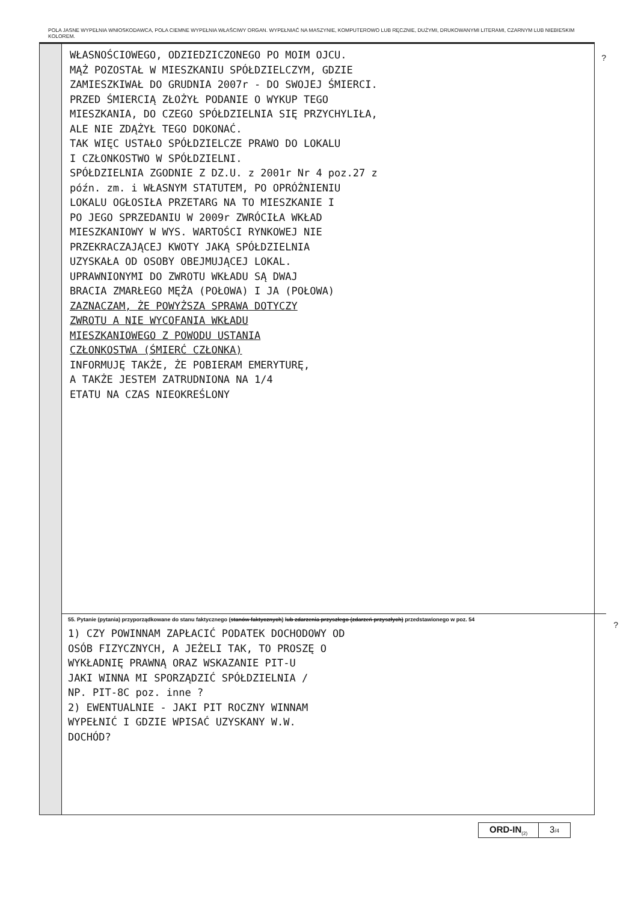POLA JASNE WYPEŁNIA WNIOSKODAWCA, POLA CIEMNE WYPEŁNIA WŁAŚCIWY ORGAN. WYPEŁNIAĆ NA MASZYNIE, KOMPUTEROWO LUB RĘCZNIE, DUŻYMI, DRUKOWANYMI LITERAMI, CZARNYM LUB NIEBIESKIM KOLOREM.
?
WŁASNOŚCIOWEGO, ODZIEDZICZONEGO PO MOIM OJCU.
MĄŻ POZOSTAŁ W MIESZKANIU SPÓŁDZIELCZYM, GDZIE
ZAMIESZKIWAŁ DO GRUDNIA 2007r - DO SWOJEJ ŚMIERCI.
PRZED ŚMIERCIĄ ZŁOŻYŁ PODANIE O WYKUP TEGO
MIESZKANIA, DO CZEGO SPÓŁDZIELNIA SIĘ PRZYCHYLIŁA,
ALE NIE ZDĄŻYŁ TEGO DOKONAĆ.
TAK WIĘC USTAŁO SPÓŁDZIELCZE PRAWO DO LOKALU
I CZŁONKOSTWO W SPÓŁDZIELNI.
SPÓŁDZIELNIA ZGODNIE Z DZ.U. z 2001r Nr 4 poz.27 z
późn. zm. i WŁASNYM STATUTEM, PO OPRÓŻNIENIU
LOKALU OGŁOSIŁA PRZETARG NA TO MIESZKANIE I
PO JEGO SPRZEDANIU W 2009r ZWRÓCIŁA WKŁAD
MIESZKANIOWY W WYS. WARTOŚCI RYNKOWEJ NIE
PRZEKRACZAJĄCEJ KWOTY JAKĄ SPÓŁDZIELNIA
UZYSKAŁA OD OSOBY OBEJMUJĄCEJ LOKAL.
UPRAWNIONYMI DO ZWROTU WKŁADU SĄ DWAJ
BRACIA ZMARŁEGO MĘŻA (POŁOWA) I JA (POŁOWA)
ZAZNACZAM, ŻE POWYŻSZA SPRAWA DOTYCZY
ZWROTU A NIE WYCOFANIA WKŁADU
MIESZKANIOWEGO Z POWODU USTANIA
CZŁONKOSTWA (ŚMIERĆ CZŁONKA)
INFORMUJĘ TAKŻE, ŻE POBIERAM EMERYTURĘ,
A TAKŻE JESTEM ZATRUDNIONA NA 1/4
ETATU NA CZAS NIEOKREŚLONY
55. Pytanie (pytania) przyporządkowane do stanu faktycznego (stanów faktycznych) lub zdarzenia przyszłego (zdarzeń przyszłych) przedstawionego w poz. 54
?
1) CZY POWINNAM ZAPŁACIĆ PODATEK DOCHODOWY OD
OSÓB FIZYCZNYCH, A JEŻELI TAK, TO PROSZĘ O
WYKŁADNIĘ PRAWNĄ ORAZ WSKAZANIE PIT-U
JAKI WINNA MI SPORZĄDZIĆ SPÓŁDZIELNIA /
NP. PIT-8C poz. inne ?
2) EWENTUALNIE - JAKI PIT ROCZNY WINNAM
WYPEŁNIĆ I GDZIE WPISAĆ UZYSKANY W.W.
DOCHÓD?
ORD-IN<sub>(2)</sub>
3/4